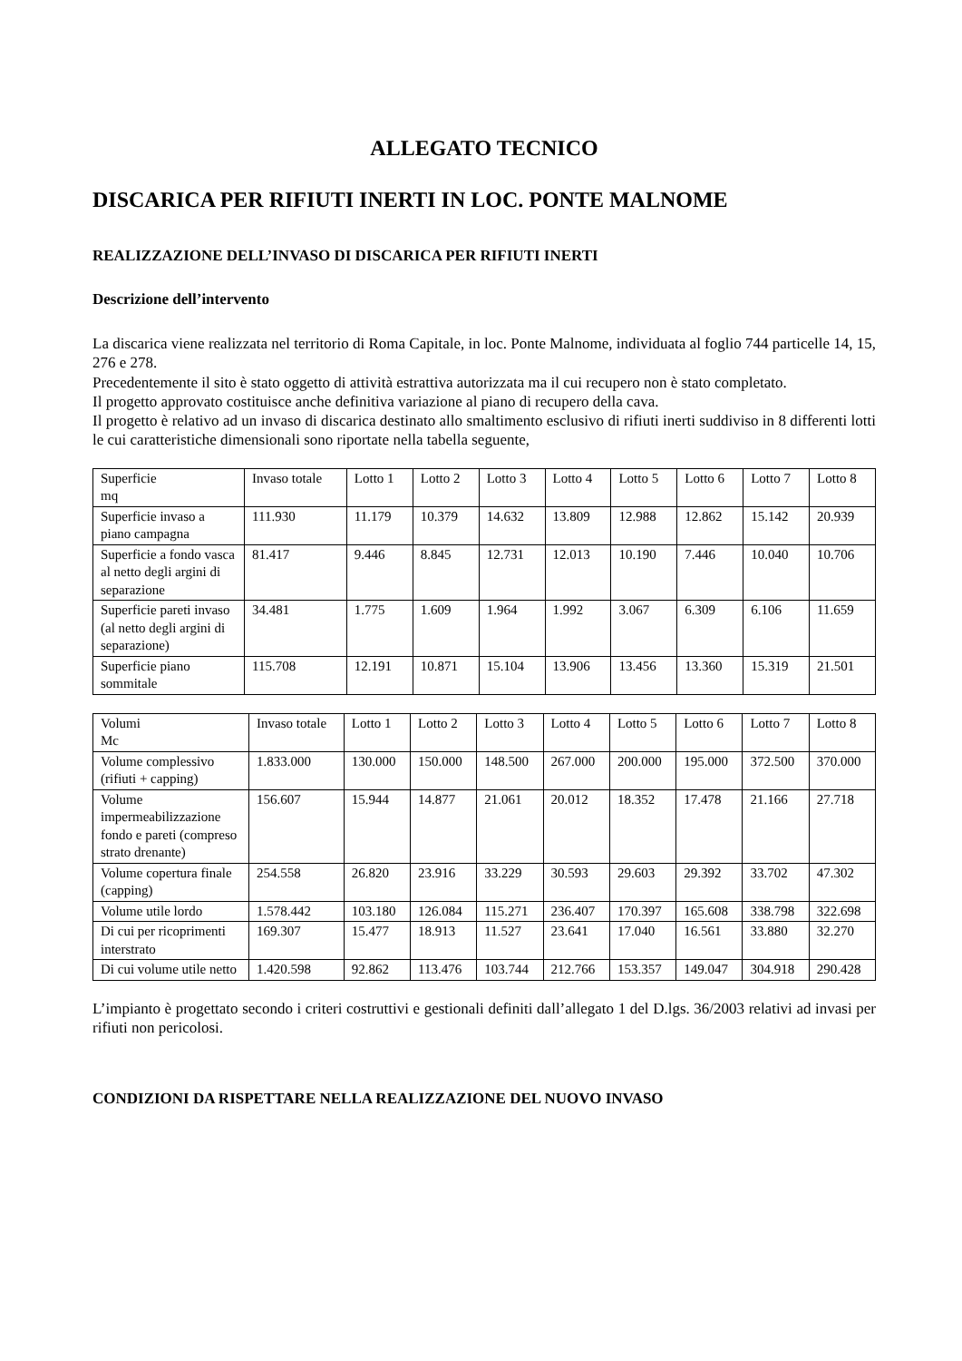ALLEGATO TECNICO
DISCARICA PER RIFIUTI INERTI IN LOC. PONTE MALNOME
REALIZZAZIONE DELL’INVASO DI DISCARICA PER RIFIUTI INERTI
Descrizione dell’intervento
La discarica viene realizzata nel territorio di Roma Capitale, in loc. Ponte Malnome, individuata al foglio 744 particelle 14, 15, 276 e 278.
Precedentemente il sito è stato oggetto di attività estrattiva autorizzata ma il cui recupero non è stato completato.
Il progetto approvato costituisce anche definitiva variazione al piano di recupero della cava.
Il progetto è relativo ad un invaso di discarica destinato allo smaltimento esclusivo di rifiuti inerti suddiviso in 8 differenti lotti le cui caratteristiche dimensionali sono riportate nella tabella seguente,
| Superficie mq | Invaso totale | Lotto 1 | Lotto 2 | Lotto 3 | Lotto 4 | Lotto 5 | Lotto 6 | Lotto 7 | Lotto 8 |
| Superficie invaso a piano campagna | 111.930 | 11.179 | 10.379 | 14.632 | 13.809 | 12.988 | 12.862 | 15.142 | 20.939 |
| Superficie a fondo vasca al netto degli argini di separazione | 81.417 | 9.446 | 8.845 | 12.731 | 12.013 | 10.190 | 7.446 | 10.040 | 10.706 |
| Superficie pareti invaso (al netto degli argini di separazione) | 34.481 | 1.775 | 1.609 | 1.964 | 1.992 | 3.067 | 6.309 | 6.106 | 11.659 |
| Superficie piano sommitale | 115.708 | 12.191 | 10.871 | 15.104 | 13.906 | 13.456 | 13.360 | 15.319 | 21.501 |
| Volumi Mc | Invaso totale | Lotto 1 | Lotto 2 | Lotto 3 | Lotto 4 | Lotto 5 | Lotto 6 | Lotto 7 | Lotto 8 |
| Volume complessivo (rifiuti + capping) | 1.833.000 | 130.000 | 150.000 | 148.500 | 267.000 | 200.000 | 195.000 | 372.500 | 370.000 |
| Volume impermeabilizzazione fondo e pareti (compreso strato drenante) | 156.607 | 15.944 | 14.877 | 21.061 | 20.012 | 18.352 | 17.478 | 21.166 | 27.718 |
| Volume copertura finale (capping) | 254.558 | 26.820 | 23.916 | 33.229 | 30.593 | 29.603 | 29.392 | 33.702 | 47.302 |
| Volume utile lordo | 1.578.442 | 103.180 | 126.084 | 115.271 | 236.407 | 170.397 | 165.608 | 338.798 | 322.698 |
| Di cui per ricoprimenti interstrato | 169.307 | 15.477 | 18.913 | 11.527 | 23.641 | 17.040 | 16.561 | 33.880 | 32.270 |
| Di cui volume utile netto | 1.420.598 | 92.862 | 113.476 | 103.744 | 212.766 | 153.357 | 149.047 | 304.918 | 290.428 |
L’impianto è progettato secondo i criteri costruttivi e gestionali definiti dall’allegato 1 del D.lgs. 36/2003 relativi ad invasi per rifiuti non pericolosi.
CONDIZIONI DA RISPETTARE NELLA REALIZZAZIONE DEL NUOVO INVASO